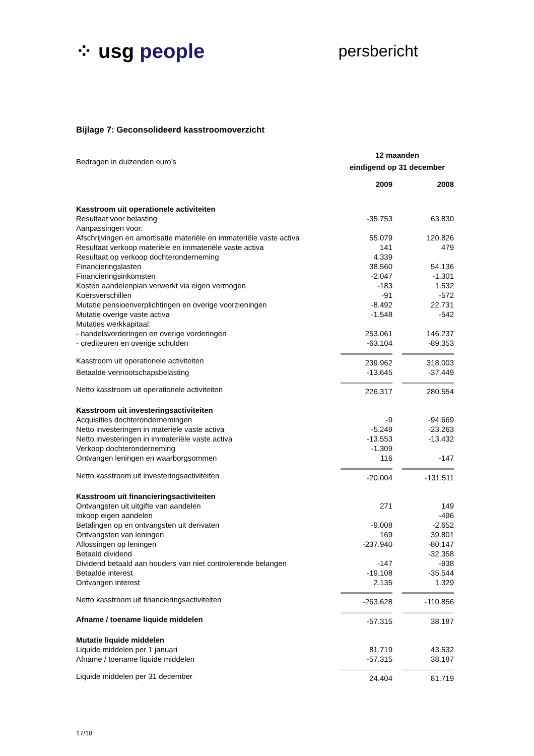⁘ usg people
persbericht
Bijlage 7: Geconsolideerd kasstroomoverzicht
| Bedragen in duizenden euro’s | 12 maanden eindigend op 31 december | | |
| | 2009 | | 2008 |
| Kasstroom uit operationele activiteiten | | | |
| Resultaat voor belasting | -35.753 | | 63.830 |
| Aanpassingen voor: | | | |
| Afschrijvingen en amortisatie materiële en immateriële vaste activa | 55.079 | | 120.826 |
| Resultaat verkoop materiële en immateriële vaste activa | 141 | | 479 |
| Resultaat op verkoop dochteronderneming | 4.339 | | |
| Financieringslasten | 38.560 | | 54.136 |
| Financieringsinkomsten | -2.047 | | -1.301 |
| Kosten aandelenplan verwerkt via eigen vermogen | -183 | | 1.532 |
| Koersverschillen | -91 | | -572 |
| Mutatie pensioenverplichtingen en overige voorzieningen | -8.492 | | 22.731 |
| Mutatie overige vaste activa | -1.548 | | -542 |
| Mutaties werkkapitaal: | | | |
| - handelsvorderingen en overige vorderingen | 253.061 | | 146.237 |
| - crediteuren en overige schulden | -63.104 | | -89.353 |
| Kasstroom uit operationele activiteiten | 239.962 | | 318.003 |
| Betaalde vennootschapsbelasting | -13.645 | | -37.449 |
| Netto kasstroom uit operationele activiteiten | 226.317 | | 280.554 |
| Kasstroom uit investeringsactiviteiten | | | |
| Acquisities dochterondernemingen | -9 | | -94.669 |
| Netto investeringen in materiële vaste activa | -5.249 | | -23.263 |
| Netto investeringen in immateriële vaste activa | -13.553 | | -13.432 |
| Verkoop dochteronderneming | -1.309 | | |
| Ontvangen leningen en waarborgsommen | 116 | | -147 |
| Netto kasstroom uit investeringsactiviteiten | -20.004 | | -131.511 |
| Kasstroom uit financieringsactiviteiten | | | |
| Ontvangsten uit uitgifte van aandelen | 271 | | 149 |
| Inkoop eigen aandelen | | | -496 |
| Betalingen op en ontvangsten uit derivaten | -9.008 | | -2.652 |
| Ontvangsten van leningen | 169 | | 39.801 |
| Aflossingen op leningen | -237.940 | | -80.147 |
| Betaald dividend | | | -32.358 |
| Dividend betaald aan houders van niet controlerende belangen | -147 | | -938 |
| Betaalde interest | -19.108 | | -35.544 |
| Ontvangen interest | 2.135 | | 1.329 |
| Netto kasstroom uit financieringsactiviteiten | -263.628 | | -110.856 |
| Afname / toename liquide middelen | -57.315 | | 38.187 |
| Mutatie liquide middelen | | | |
| Liquide middelen per 1 januari | 81.719 | | 43.532 |
| Afname / toename liquide middelen | -57.315 | | 38.187 |
| Liquide middelen per 31 december | 24.404 | | 81.719 |
17/18